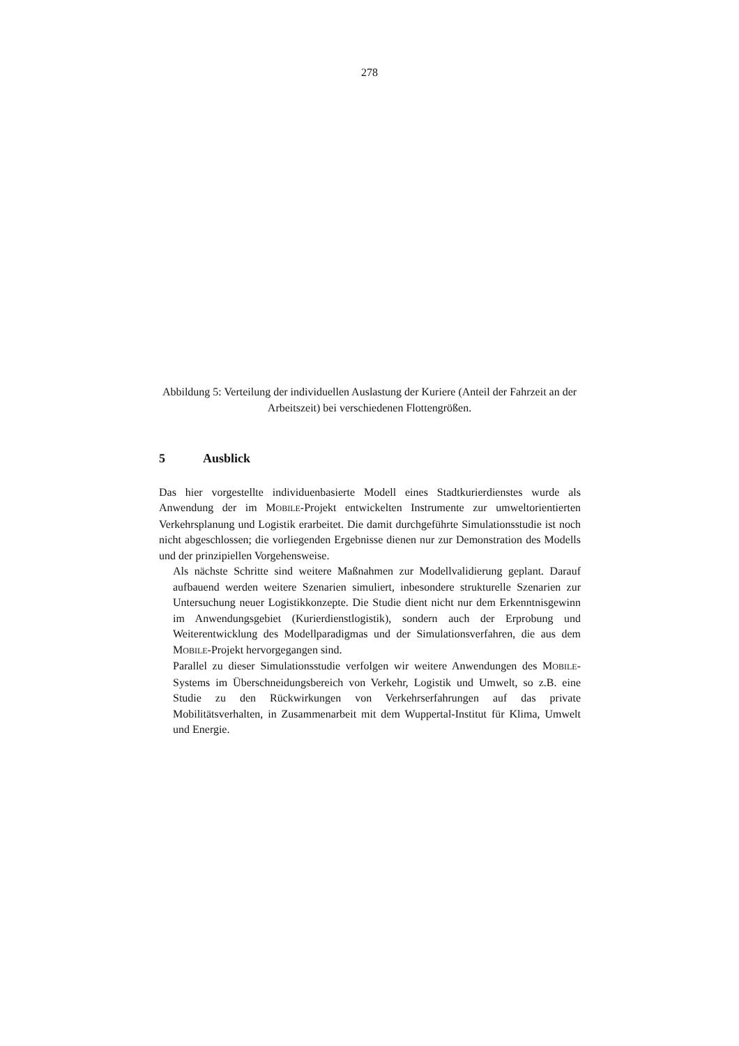278
Abbildung 5: Verteilung der individuellen Auslastung der Kuriere (Anteil der Fahrzeit an der Arbeitszeit) bei verschiedenen Flottengrößen.
5 Ausblick
Das hier vorgestellte individuenbasierte Modell eines Stadtkurierdienstes wurde als Anwendung der im MOBILE-Projekt entwickelten Instrumente zur umweltorientierten Verkehrsplanung und Logistik erarbeitet. Die damit durchgeführte Simulationsstudie ist noch nicht abgeschlossen; die vorliegenden Ergebnisse dienen nur zur Demonstration des Modells und der prinzipiellen Vorgehensweise.
Als nächste Schritte sind weitere Maßnahmen zur Modellvalidierung geplant. Darauf aufbauend werden weitere Szenarien simuliert, inbesondere strukturelle Szenarien zur Untersuchung neuer Logistikkonzepte. Die Studie dient nicht nur dem Erkenntnisgewinn im Anwendungsgebiet (Kurierdienstlogistik), sondern auch der Erprobung und Weiterentwicklung des Modellparadigmas und der Simulationsverfahren, die aus dem MOBILE-Projekt hervorgegangen sind.
Parallel zu dieser Simulationsstudie verfolgen wir weitere Anwendungen des MOBILE-Systems im Überschneidungsbereich von Verkehr, Logistik und Umwelt, so z.B. eine Studie zu den Rückwirkungen von Verkehrserfahrungen auf das private Mobilitätsverhalten, in Zusammenarbeit mit dem Wuppertal-Institut für Klima, Umwelt und Energie.